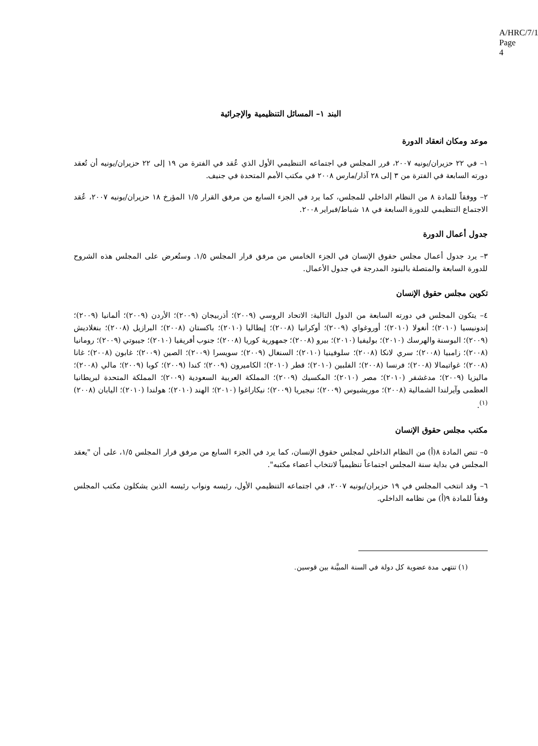A/HRC/7/1
Page 4
البند ١– المسائل التنظيمية والإجرائية
موعد ومكان انعقاد الدورة
١– في ٢٢ حزيران/يونيه ٢٠٠٧، قرر المجلس في اجتماعه التنظيمي الأول الذي عُقد في الفترة من ١٩ إلى ٢٢ حزيران/يونيه أن تُعقد دورته السابعة في الفترة من ٣ إلى ٢٨ آذار/مارس ٢٠٠٨ في مكتب الأمم المتحدة في جنيف.
٢– ووفقاً للمادة ٨ من النظام الداخلي للمجلس، كما يرد في الجزء السابع من مرفق القرار ١/٥ المؤرخ ١٨ حزيران/يونيه ٢٠٠٧، عُقد الاجتماع التنظيمي للدورة السابعة في ١٨ شباط/فبراير ٢٠٠٨.
جدول أعمال الدورة
٣– يرد جدول أعمال مجلس حقوق الإنسان في الجزء الخامس من مرفق قرار المجلس ١/٥. وستُعرض على المجلس هذه الشروح للدورة السابعة والمتصلة بالبنود المدرجة في جدول الأعمال.
تكوين مجلس حقوق الإنسان
٤– يتكون المجلس في دورته السابعة من الدول التالية: الاتحاد الروسي (٢٠٠٩)؛ أذربيجان (٢٠٠٩)؛ الأردن (٢٠٠٩)؛ ألمانيا (٢٠٠٩)؛ إندونيسيا (٢٠١٠)؛ أنغولا (٢٠١٠)؛ أوروغواي (٢٠٠٩)؛ أوكرانيا (٢٠٠٨)؛ إيطاليا (٢٠١٠)؛ باكستان (٢٠٠٨)؛ البرازيل (٢٠٠٨)؛ بنغلاديش (٢٠٠٩)؛ البوسنة والهرسك (٢٠١٠)؛ بوليفيا (٢٠١٠)؛ بيرو (٢٠٠٨)؛ جمهورية كوريا (٢٠٠٨)؛ جنوب أفريقيا (٢٠١٠)؛ جيبوتي (٢٠٠٩)؛ رومانيا (٢٠٠٨)؛ زامبيا (٢٠٠٨)؛ سري لانكا (٢٠٠٨)؛ سلوفينيا (٢٠١٠)؛ السنغال (٢٠٠٩)؛ سويسرا (٢٠٠٩)؛ الصين (٢٠٠٩)؛ غابون (٢٠٠٨)؛ غانا (٢٠٠٨)؛ غواتيمالا (٢٠٠٨)؛ فرنسا (٢٠٠٨)؛ الفلبين (٢٠١٠)؛ قطر (٢٠١٠)؛ الكاميرون (٢٠٠٩)؛ كندا (٢٠٠٩)؛ كوبا (٢٠٠٩)؛ مالي (٢٠٠٨)؛ ماليزيا (٢٠٠٩)؛ مدغشقر (٢٠١٠)؛ مصر (٢٠١٠)؛ المكسيك (٢٠٠٩)؛ المملكة العربية السعودية (٢٠٠٩)؛ المملكة المتحدة لبريطانيا العظمى وآيرلندا الشمالية (٢٠٠٨)؛ موريشيوس (٢٠٠٩)؛ نيجيريا (٢٠٠٩)؛ نيكاراغوا (٢٠١٠)؛ الهند (٢٠١٠)؛ هولندا (٢٠١٠)؛ اليابان (٢٠٠٨)<sup>(١)</sup>.
مكتب مجلس حقوق الإنسان
٥– تنص المادة ٨(أ) من النظام الداخلي لمجلس حقوق الإنسان، كما يرد في الجزء السابع من مرفق قرار المجلس ١/٥، على أن "يعقد المجلس في بداية سنة المجلس اجتماعاً تنظيمياً لانتخاب أعضاء مكتبه".
٦– وقد انتخب المجلس في ١٩ حزيران/يونيه ٢٠٠٧، في اجتماعه التنظيمي الأول، رئيسه ونواب رئيسه الذين يشكلون مكتب المجلس وفقاً للمادة ٩(أ) من نظامه الداخلي.
(١) تنتهي مدة عضوية كل دولة في السنة المبيَّنة بين قوسين.